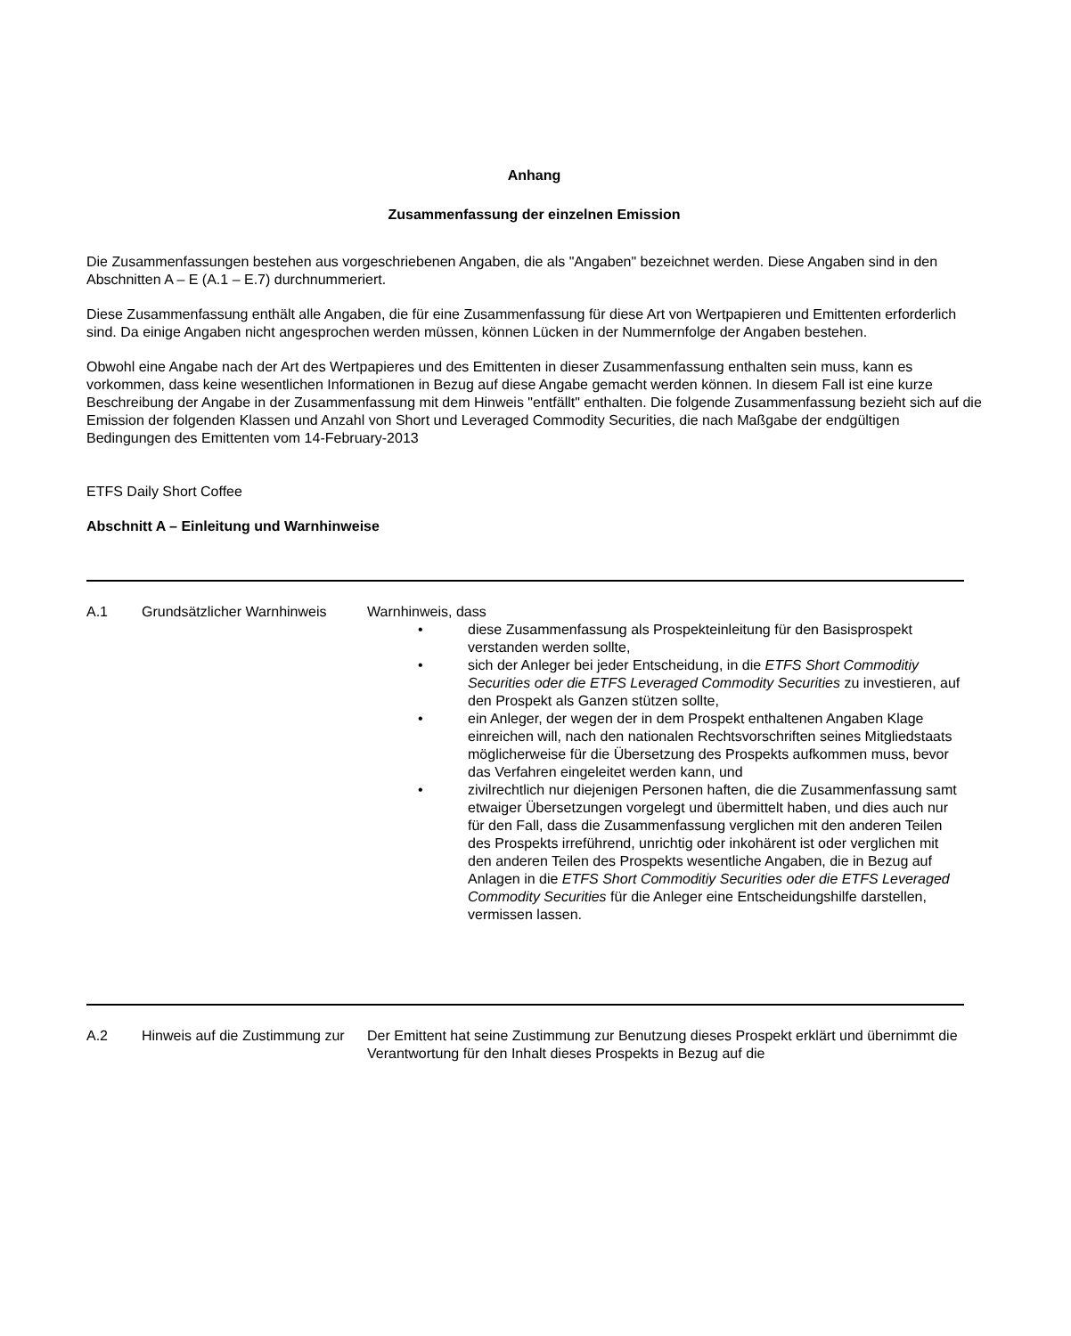Anhang
Zusammenfassung der einzelnen Emission
Die Zusammenfassungen bestehen aus vorgeschriebenen Angaben, die als "Angaben" bezeichnet werden. Diese Angaben sind in den Abschnitten A – E (A.1 – E.7) durchnummeriert.
Diese Zusammenfassung enthält alle Angaben, die für eine Zusammenfassung für diese Art von Wertpapieren und Emittenten erforderlich sind. Da einige Angaben nicht angesprochen werden müssen, können Lücken in der Nummernfolge der Angaben bestehen.
Obwohl eine Angabe nach der Art des Wertpapieres und des Emittenten in dieser Zusammenfassung enthalten sein muss, kann es vorkommen, dass keine wesentlichen Informationen in Bezug auf diese Angabe gemacht werden können. In diesem Fall ist eine kurze Beschreibung der Angabe in der Zusammenfassung mit dem Hinweis "entfällt" enthalten. Die folgende Zusammenfassung bezieht sich auf die Emission der folgenden Klassen und Anzahl von Short und Leveraged Commodity Securities, die nach Maßgabe der endgültigen Bedingungen des Emittenten vom 14-February-2013
ETFS Daily Short Coffee
Abschnitt A – Einleitung und Warnhinweise
| A.1 | Grundsätzlicher Warnhinweis | Warnhinweis, dass • diese Zusammenfassung als Prospekteinleitung für den Basisprospekt verstanden werden sollte, • sich der Anleger bei jeder Entscheidung, in die ETFS Short Commoditiy Securities oder die ETFS Leveraged Commodity Securities zu investieren, auf den Prospekt als Ganzen stützen sollte, • ein Anleger, der wegen der in dem Prospekt enthaltenen Angaben Klage einreichen will, nach den nationalen Rechtsvorschriften seines Mitgliedstaats möglicherweise für die Übersetzung des Prospekts aufkommen muss, bevor das Verfahren eingeleitet werden kann, und • zivilrechtlich nur diejenigen Personen haften, die die Zusammenfassung samt etwaiger Übersetzungen vorgelegt und übermittelt haben, und dies auch nur für den Fall, dass die Zusammenfassung verglichen mit den anderen Teilen des Prospekts irreführend, unrichtig oder inkohärent ist oder verglichen mit den anderen Teilen des Prospekts wesentliche Angaben, die in Bezug auf Anlagen in die ETFS Short Commoditiy Securities oder die ETFS Leveraged Commodity Securities für die Anleger eine Entscheidungshilfe darstellen, vermissen lassen. |
| A.2 | Hinweis auf die Zustimmung zur | Der Emittent hat seine Zustimmung zur Benutzung dieses Prospekt erklärt und übernimmt die Verantwortung für den Inhalt dieses Prospekts in Bezug auf die |